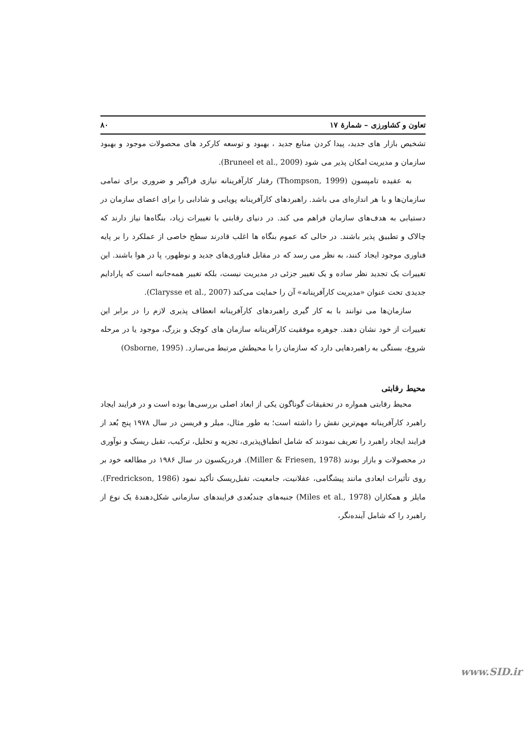تعاون و کشاورزی – شمارهٔ ۱۷ ۸۰
تشخیص بازار های جدید، پیدا کردن منابع جدید ، بهبود و توسعه کارکرد های محصولات موجود و بهبود سازمان و مدیریت امکان پذیر می شود (Bruneel et al., 2009).
به عقیده تامپسون (Thompson, 1999) رفتار کارآفرینانه نیازی فراگیر و ضروری برای تمامی سازمان‌ها و با هر اندازه‌ای می باشد. راهبردهای کارآفرینانه پویایی و شادابی را برای اعضای سازمان در دستیابی به هدف‌های سازمان فراهم می کند. در دنیای رقابتی با تغییرات زیاد، بنگاه‌ها نیاز دارند که چالاک و تطبیق پذیر باشند. در حالی که عموم بنگاه ها اغلب قادرند سطح خاصی از عملکرد را بر پایه فناوری موجود ایجاد کنند، به نظر می رسد که در مقابل فناوری‌های جدید و نوظهور، پا در هوا باشند. این تغییرات یک تجدید نظر ساده و یک تغییر جزئی در مدیریت نیست، بلکه تغییر همه‌جانبه است که پارادایم جدیدی تحت عنوان «مدیریت کارآفرینانه» آن را حمایت می‌کند (Clarysse et al., 2007).
سازمان‌ها می توانند با به کار گیری راهبردهای کارآفرینانه انعطاف پذیری لازم را در برابر این تغییرات از خود نشان دهند. جوهره موفقیت کارآفرینانه سازمان های کوچک و بزرگ، موجود یا در مرحله شروع، بستگی به راهبردهایی دارد که سازمان را با محیطش مرتبط می‌سازد. (Osborne, 1995)
محیط رقابتی
محیط رقابتی همواره در تحقیقات گوناگون یکی از ابعاد اصلی بررسی‌ها بوده است و در فرایند ایجاد راهبرد کارآفرینانه مهم‌ترین نقش را داشته است؛ به طور مثال، میلر و فریسن در سال ۱۹۷۸ پنج بُعد از فرایند ایجاد راهبرد را تعریف نمودند که شامل انطباق‌پذیری، تجزیه و تحلیل، ترکیب، تقبل ریسک و نوآوری در محصولات و بازار بودند (Miller & Friesen, 1978). فردریکسون در سال ۱۹۸۶ در مطالعه خود بر روی تأثیرات ابعادی مانند پیشگامی، عقلانیت، جامعیت، تقبل‌ریسک تأکید نمود (Fredrickson, 1986). مایلز و همکاران (Miles et al., 1978) جنبه‌های چندبُعدی فرایندهای سازمانی شکل‌دهندهٔ یک نوع از راهبرد را که شامل آینده‌نگر،
www.SID.ir